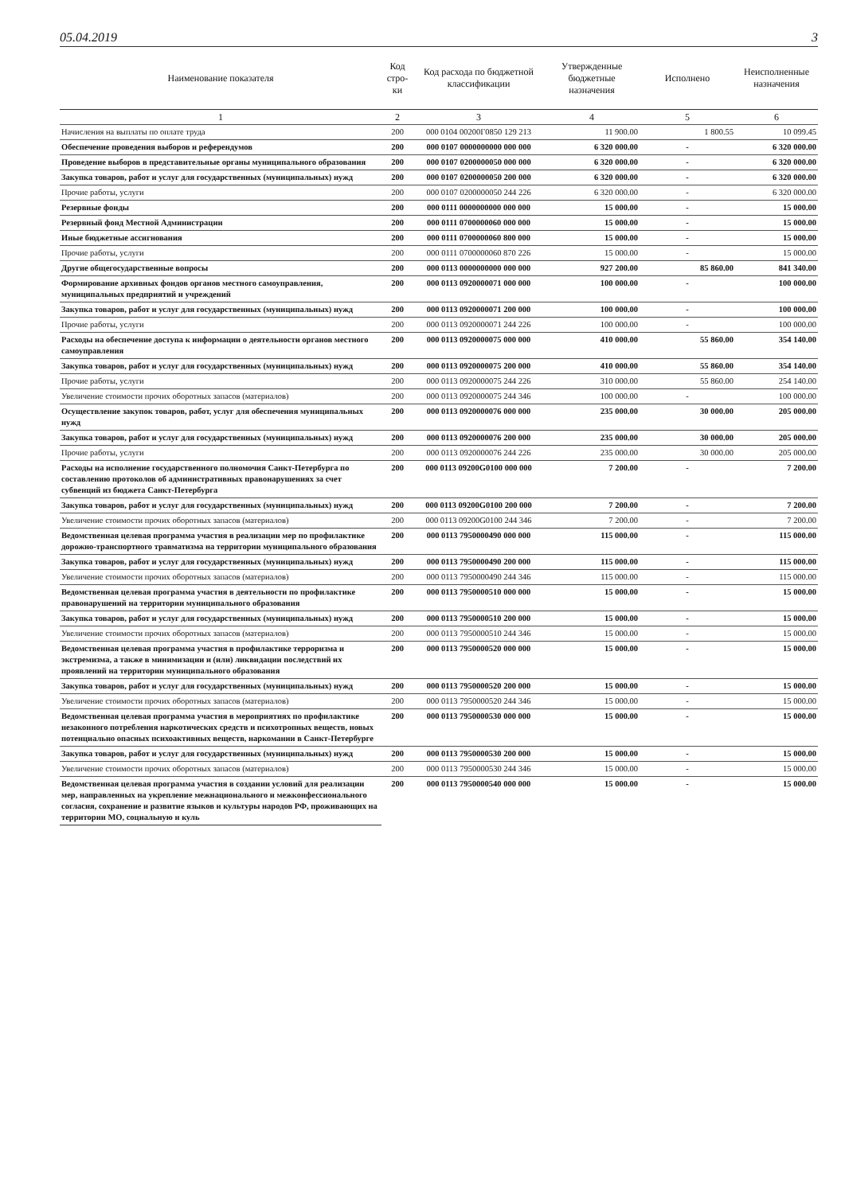05.04.2019 3
| Наименование показателя | Код стро-ки | Код расхода по бюджетной классификации | Утвержденные бюджетные назначения | Исполнено | Неисполненные назначения |
| --- | --- | --- | --- | --- | --- |
| 1 | 2 | 3 | 4 | 5 | 6 |
| Начисления на выплаты по оплате труда | 200 | 000 0104 00200Г0850 129 213 | 11 900.00 | 1 800.55 | 10 099.45 |
| Обеспечение проведения выборов и референдумов | 200 | 000 0107 0000000000 000 000 | 6 320 000.00 | - | 6 320 000.00 |
| Проведение выборов в представительные органы муниципального образования | 200 | 000 0107 0200000050 000 000 | 6 320 000.00 | - | 6 320 000.00 |
| Закупка товаров, работ и услуг для государственных (муниципальных) нужд | 200 | 000 0107 0200000050 200 000 | 6 320 000.00 | - | 6 320 000.00 |
| Прочие работы, услуги | 200 | 000 0107 0200000050 244 226 | 6 320 000.00 | - | 6 320 000.00 |
| Резервные фонды | 200 | 000 0111 0000000000 000 000 | 15 000.00 | - | 15 000.00 |
| Резервный фонд Местной Администрации | 200 | 000 0111 0700000060 000 000 | 15 000.00 | - | 15 000.00 |
| Иные бюджетные ассигнования | 200 | 000 0111 0700000060 800 000 | 15 000.00 | - | 15 000.00 |
| Прочие работы, услуги | 200 | 000 0111 0700000060 870 226 | 15 000.00 | - | 15 000.00 |
| Другие общегосударственные вопросы | 200 | 000 0113 0000000000 000 000 | 927 200.00 | 85 860.00 | 841 340.00 |
| Формирование архивных фондов органов местного самоуправления, муниципальных предприятий и учреждений | 200 | 000 0113 0920000071 000 000 | 100 000.00 | - | 100 000.00 |
| Закупка товаров, работ и услуг для государственных (муниципальных) нужд | 200 | 000 0113 0920000071 200 000 | 100 000.00 | - | 100 000.00 |
| Прочие работы, услуги | 200 | 000 0113 0920000071 244 226 | 100 000.00 | - | 100 000.00 |
| Расходы на обеспечение доступа к информации о деятельности органов местного самоуправления | 200 | 000 0113 0920000075 000 000 | 410 000.00 | 55 860.00 | 354 140.00 |
| Закупка товаров, работ и услуг для государственных (муниципальных) нужд | 200 | 000 0113 0920000075 200 000 | 410 000.00 | 55 860.00 | 354 140.00 |
| Прочие работы, услуги | 200 | 000 0113 0920000075 244 226 | 310 000.00 | 55 860.00 | 254 140.00 |
| Увеличение стоимости прочих оборотных запасов (материалов) | 200 | 000 0113 0920000075 244 346 | 100 000.00 | - | 100 000.00 |
| Осуществление закупок товаров, работ, услуг для обеспечения муниципальных нужд | 200 | 000 0113 0920000076 000 000 | 235 000.00 | 30 000.00 | 205 000.00 |
| Закупка товаров, работ и услуг для государственных (муниципальных) нужд | 200 | 000 0113 0920000076 200 000 | 235 000.00 | 30 000.00 | 205 000.00 |
| Прочие работы, услуги | 200 | 000 0113 0920000076 244 226 | 235 000.00 | 30 000.00 | 205 000.00 |
| Расходы на исполнение государственного полномочия Санкт-Петербурга по составлению протоколов об административных правонарушениях за счет субвенций из бюджета Санкт-Петербурга | 200 | 000 0113 09200G0100 000 000 | 7 200.00 | - | 7 200.00 |
| Закупка товаров, работ и услуг для государственных (муниципальных) нужд | 200 | 000 0113 09200G0100 200 000 | 7 200.00 | - | 7 200.00 |
| Увеличение стоимости прочих оборотных запасов (материалов) | 200 | 000 0113 09200G0100 244 346 | 7 200.00 | - | 7 200.00 |
| Ведомственная целевая программа участия в реализации мер по профилактике дорожно-транспортного травматизма на территории муниципального образования | 200 | 000 0113 7950000490 000 000 | 115 000.00 | - | 115 000.00 |
| Закупка товаров, работ и услуг для государственных (муниципальных) нужд | 200 | 000 0113 7950000490 200 000 | 115 000.00 | - | 115 000.00 |
| Увеличение стоимости прочих оборотных запасов (материалов) | 200 | 000 0113 7950000490 244 346 | 115 000.00 | - | 115 000.00 |
| Ведомственная целевая программа участия в деятельности по профилактике правонарушений на территории муниципального образования | 200 | 000 0113 7950000510 000 000 | 15 000.00 | - | 15 000.00 |
| Закупка товаров, работ и услуг для государственных (муниципальных) нужд | 200 | 000 0113 7950000510 200 000 | 15 000.00 | - | 15 000.00 |
| Увеличение стоимости прочих оборотных запасов (материалов) | 200 | 000 0113 7950000510 244 346 | 15 000.00 | - | 15 000.00 |
| Ведомственная целевая программа участия в профилактике терроризма и экстремизма, а также в минимизации и (или) ликвидации последствий их проявлений на территории муниципального образования | 200 | 000 0113 7950000520 000 000 | 15 000.00 | - | 15 000.00 |
| Закупка товаров, работ и услуг для государственных (муниципальных) нужд | 200 | 000 0113 7950000520 200 000 | 15 000.00 | - | 15 000.00 |
| Увеличение стоимости прочих оборотных запасов (материалов) | 200 | 000 0113 7950000520 244 346 | 15 000.00 | - | 15 000.00 |
| Ведомственная целевая программа участия в мероприятиях по профилактике незаконного потребления наркотических средств и психотропных веществ, новых потенциально опасных психоактивных веществ, наркомании в Санкт-Петербурге | 200 | 000 0113 7950000530 000 000 | 15 000.00 | - | 15 000.00 |
| Закупка товаров, работ и услуг для государственных (муниципальных) нужд | 200 | 000 0113 7950000530 200 000 | 15 000.00 | - | 15 000.00 |
| Увеличение стоимости прочих оборотных запасов (материалов) | 200 | 000 0113 7950000530 244 346 | 15 000.00 | - | 15 000.00 |
| Ведомственная целевая программа участия в создании условий для реализации мер, направленных на укрепление межнационального и межконфессионального согласия, сохранение и развитие языков и культуры народов РФ, проживающих на территории МО, социальную и куль | 200 | 000 0113 7950000540 000 000 | 15 000.00 | - | 15 000.00 |